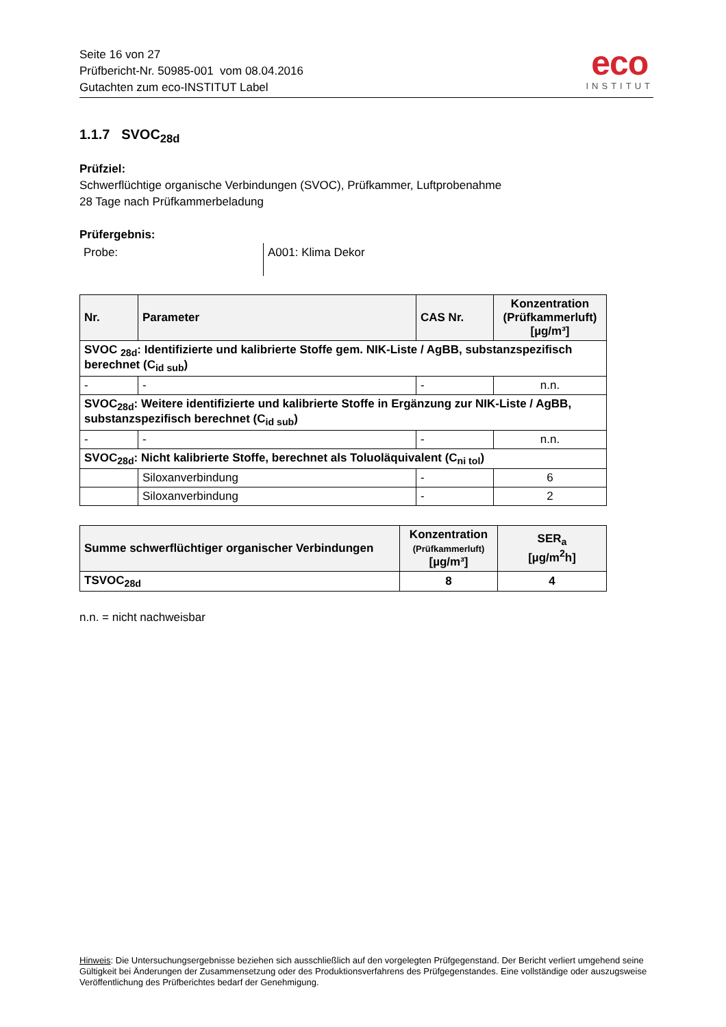Seite 16 von 27
Prüfbericht-Nr. 50985-001 vom 08.04.2016
Gutachten zum eco-INSTITUT Label
eco
INSTITUT
1.1.7 SVOC<sub>28d</sub>
Prüfziel:
Schwerflüchtige organische Verbindungen (SVOC), Prüfkammer, Luftprobenahme
28 Tage nach Prüfkammerbeladung
Prüfergebnis:
Probe: A001: Klima Dekor
| Nr. | Parameter | CAS Nr. | Konzentration (Prüfkammerluft) [µg/m³] |
| --- | --- | --- | --- |
| SVOC <sub>28d</sub>: Identifizierte und kalibrierte Stoffe gem. NIK-Liste / AgBB, substanzspezifisch berechnet (C<sub>id sub</sub>) | | | |
| - | - | - | n.n. |
| SVOC<sub>28d</sub>: Weitere identifizierte und kalibrierte Stoffe in Ergänzung zur NIK-Liste / AgBB, substanzspezifisch berechnet (C<sub>id sub</sub>) | | | |
| - | - | - | n.n. |
| SVOC<sub>28d</sub>: Nicht kalibrierte Stoffe, berechnet als Toluoläquivalent (C<sub>ni tol</sub>) | | | |
| | Siloxanverbindung | - | 6 |
| | Siloxanverbindung | - | 2 |
| Summe schwerflüchtiger organischer Verbindungen | Konzentration (Prüfkammerluft) [µg/m³] | SER<sub>a</sub> [µg/m<sup>2</sup>h] |
| --- | --- | --- |
| TSVOC<sub>28d</sub> | 8 | 4 |
n.n. = nicht nachweisbar
Hinweis: Die Untersuchungsergebnisse beziehen sich ausschließlich auf den vorgelegten Prüfgegenstand. Der Bericht verliert umgehend seine Gültigkeit bei Änderungen der Zusammensetzung oder des Produktionsverfahrens des Prüfgegenstandes. Eine vollständige oder auszugsweise Veröffentlichung des Prüfberichtes bedarf der Genehmigung.